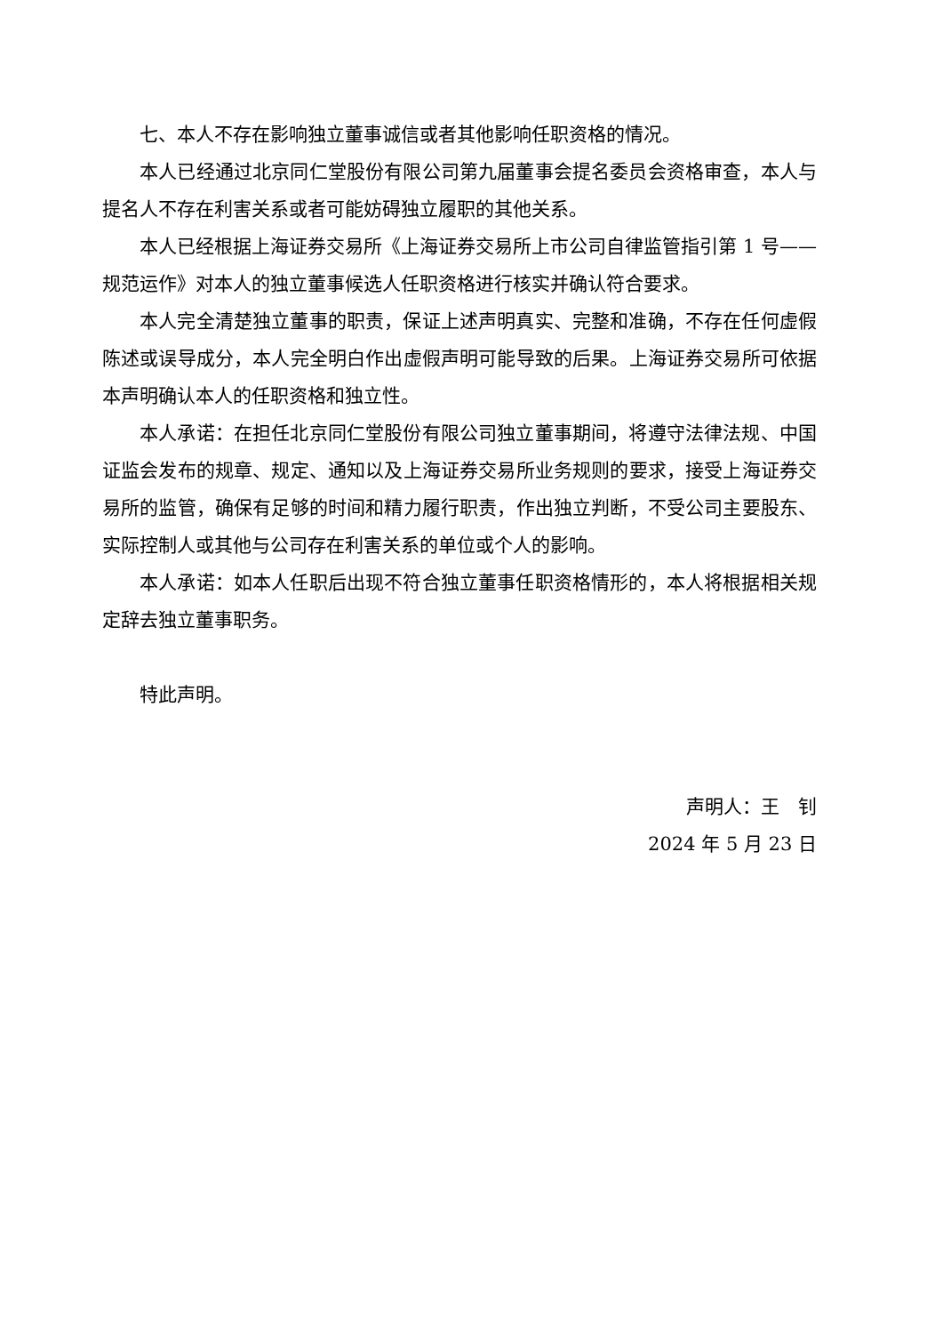七、本人不存在影响独立董事诚信或者其他影响任职资格的情况。
本人已经通过北京同仁堂股份有限公司第九届董事会提名委员会资格审查，本人与提名人不存在利害关系或者可能妨碍独立履职的其他关系。
本人已经根据上海证券交易所《上海证券交易所上市公司自律监管指引第 1 号——规范运作》对本人的独立董事候选人任职资格进行核实并确认符合要求。
本人完全清楚独立董事的职责，保证上述声明真实、完整和准确，不存在任何虚假陈述或误导成分，本人完全明白作出虚假声明可能导致的后果。上海证券交易所可依据本声明确认本人的任职资格和独立性。
本人承诺：在担任北京同仁堂股份有限公司独立董事期间，将遵守法律法规、中国证监会发布的规章、规定、通知以及上海证券交易所业务规则的要求，接受上海证券交易所的监管，确保有足够的时间和精力履行职责，作出独立判断，不受公司主要股东、实际控制人或其他与公司存在利害关系的单位或个人的影响。
本人承诺：如本人任职后出现不符合独立董事任职资格情形的，本人将根据相关规定辞去独立董事职务。
特此声明。
声明人：王　钊
2024 年 5 月 23 日